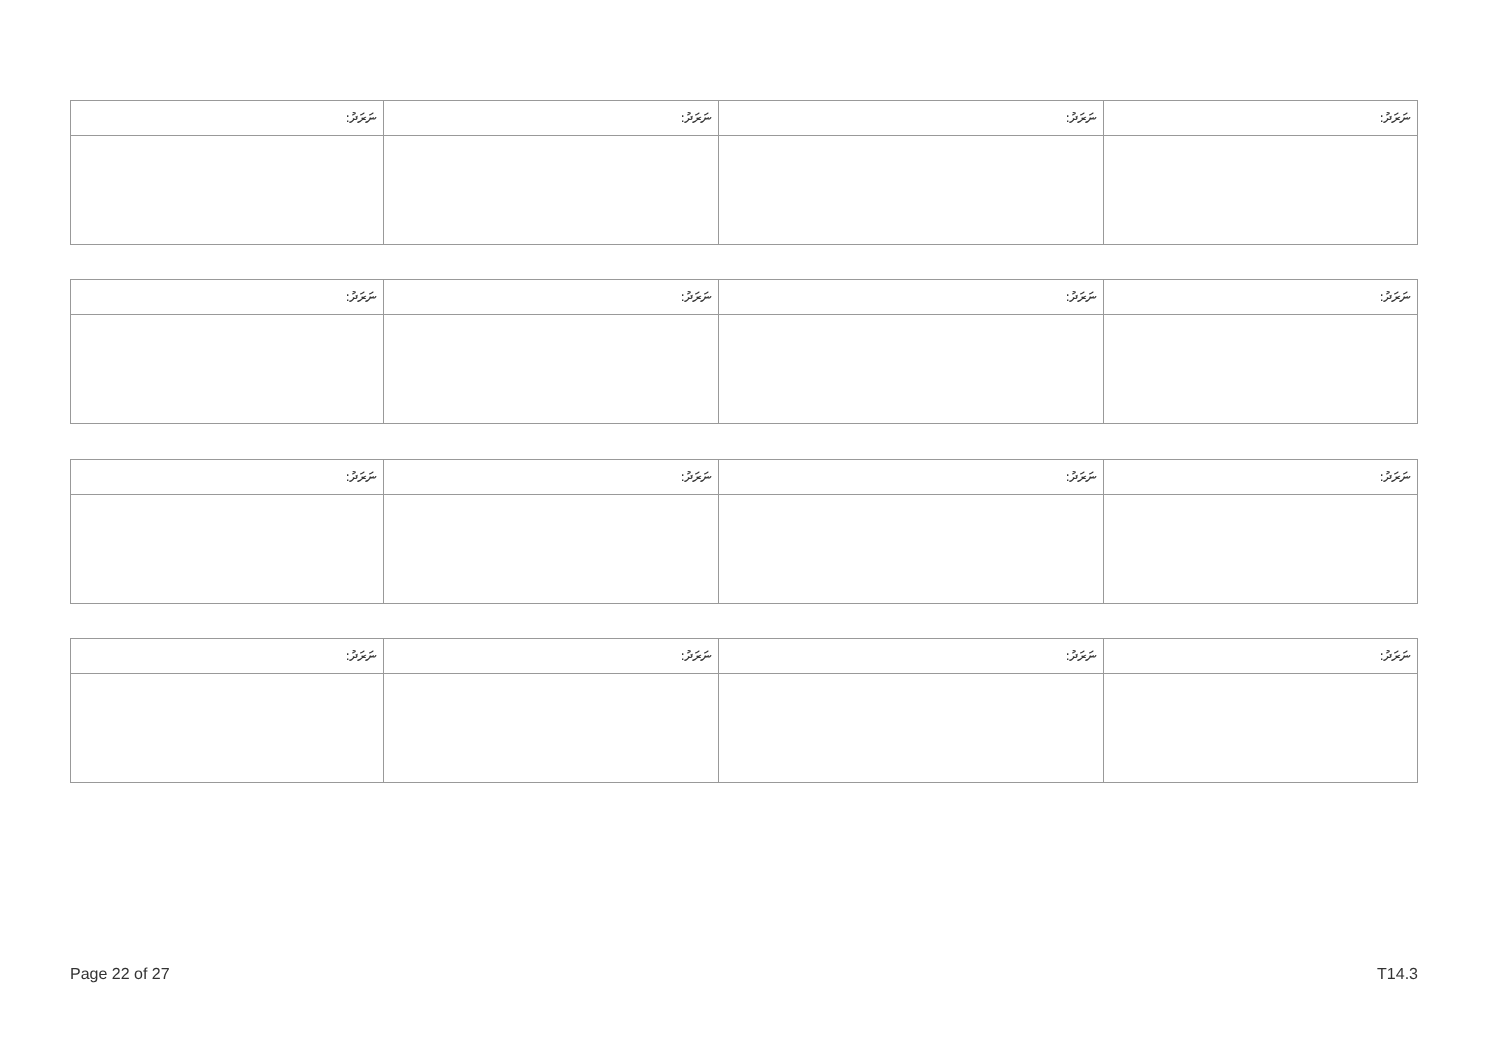| ނަރަދު: | ނަރަދު: | ނަރަދު: | ނަރަދު: |
| --- | --- | --- | --- |
| ނަރަދު: | ނަރަދު: | ނަރަދު: | ނަރަދު: |
| --- | --- | --- | --- |
| ނަރަދު: | ނަރަދު: | ނަރަދު: | ނަރަދު: |
| --- | --- | --- | --- |
| ނަރަދު: | ނަރަދު: | ނަރަދު: | ނަރަދު: |
| --- | --- | --- | --- |
Page 22 of 27 T14.3